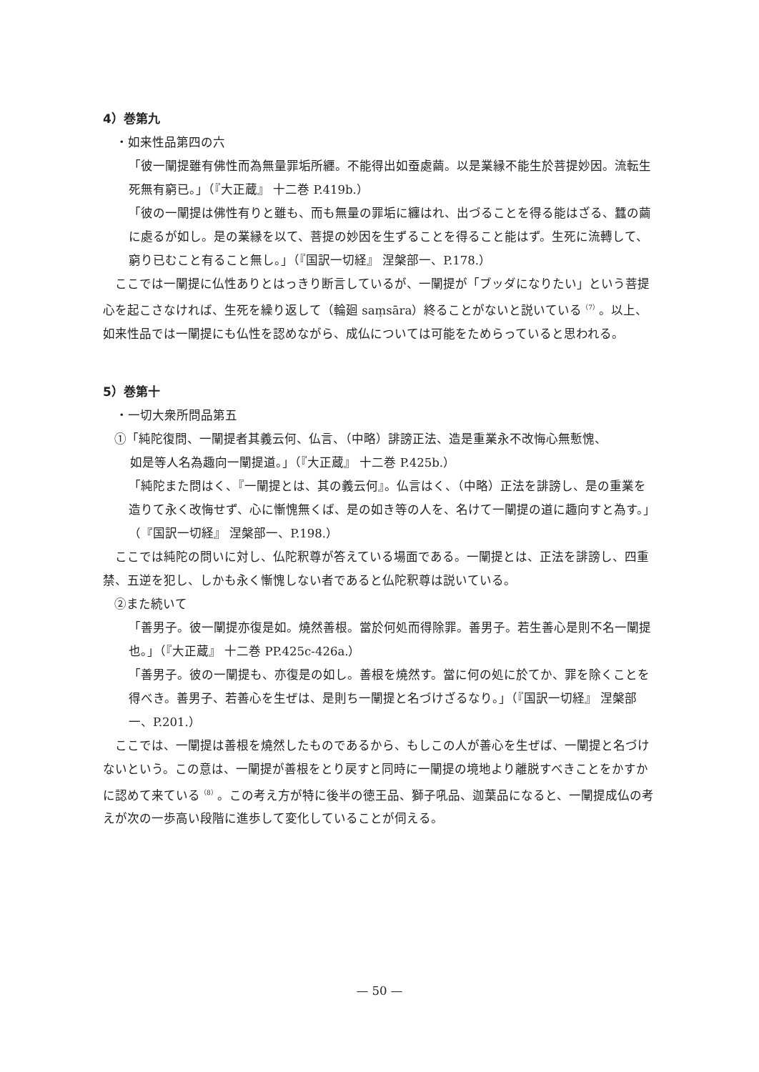4）巻第九
・如来性品第四の六
「彼一闡提雖有佛性而為無量罪垢所纒。不能得出如蚕處繭。以是業縁不能生於菩提妙因。流転生死無有窮已。」（『大正蔵』 十二巻 P.419b.）
「彼の一闡提は佛性有りと雖も、而も無量の罪垢に纏はれ、出づることを得る能はざる、蠶の繭に處るが如し。是の業縁を以て、菩提の妙因を生ずることを得ること能はず。生死に流轉して、窮り已むこと有ること無し。」（『国訳一切経』 涅槃部一、P.178.）
　ここでは一闡提に仏性ありとはっきり断言しているが、一闡提が「ブッダになりたい」という菩提心を起こさなければ、生死を繰り返して（輪廻 saṃsāra）終ることがないと説いている<sup>（7）</sup>。以上、如来性品では一闡提にも仏性を認めながら、成仏については可能をためらっていると思われる。
5）巻第十
・一切大衆所問品第五
①「純陀復問、一闡提者其義云何、仏言、（中略）誹謗正法、造是重業永不改悔心無慙愧、
　 如是等人名為趣向一闡提道。」（『大正蔵』 十二巻 P.425b.）
「純陀また問はく、『一闡提とは、其の義云何』。仏言はく、（中略）正法を誹謗し、是の重業を造りて永く改悔せず、心に慚愧無くば、是の如き等の人を、名けて一闡提の道に趣向すと為す。」（『国訳一切経』 涅槃部一、P.198.）
　ここでは純陀の問いに対し、仏陀釈尊が答えている場面である。一闡提とは、正法を誹謗し、四重禁、五逆を犯し、しかも永く慚愧しない者であると仏陀釈尊は説いている。
②また続いて
「善男子。彼一闡提亦復是如。燒然善根。當於何処而得除罪。善男子。若生善心是則不名一闡提也。」（『大正蔵』 十二巻 PP.425c-426a.）
「善男子。彼の一闡提も、亦復是の如し。善根を燒然す。當に何の処に於てか、罪を除くことを得べき。善男子、若善心を生ぜは、是則ち一闡提と名づけざるなり。」（『国訳一切経』 涅槃部一、P.201.）
　ここでは、一闡提は善根を燒然したものであるから、もしこの人が善心を生ぜば、一闡提と名づけないという。この意は、一闡提が善根をとり戻すと同時に一闡提の境地より離脱すべきことをかすかに認めて来ている<sup>（8）</sup>。この考え方が特に後半の徳王品、獅子吼品、迦葉品になると、一闡提成仏の考えが次の一歩高い段階に進歩して変化していることが伺える。
— 50 —